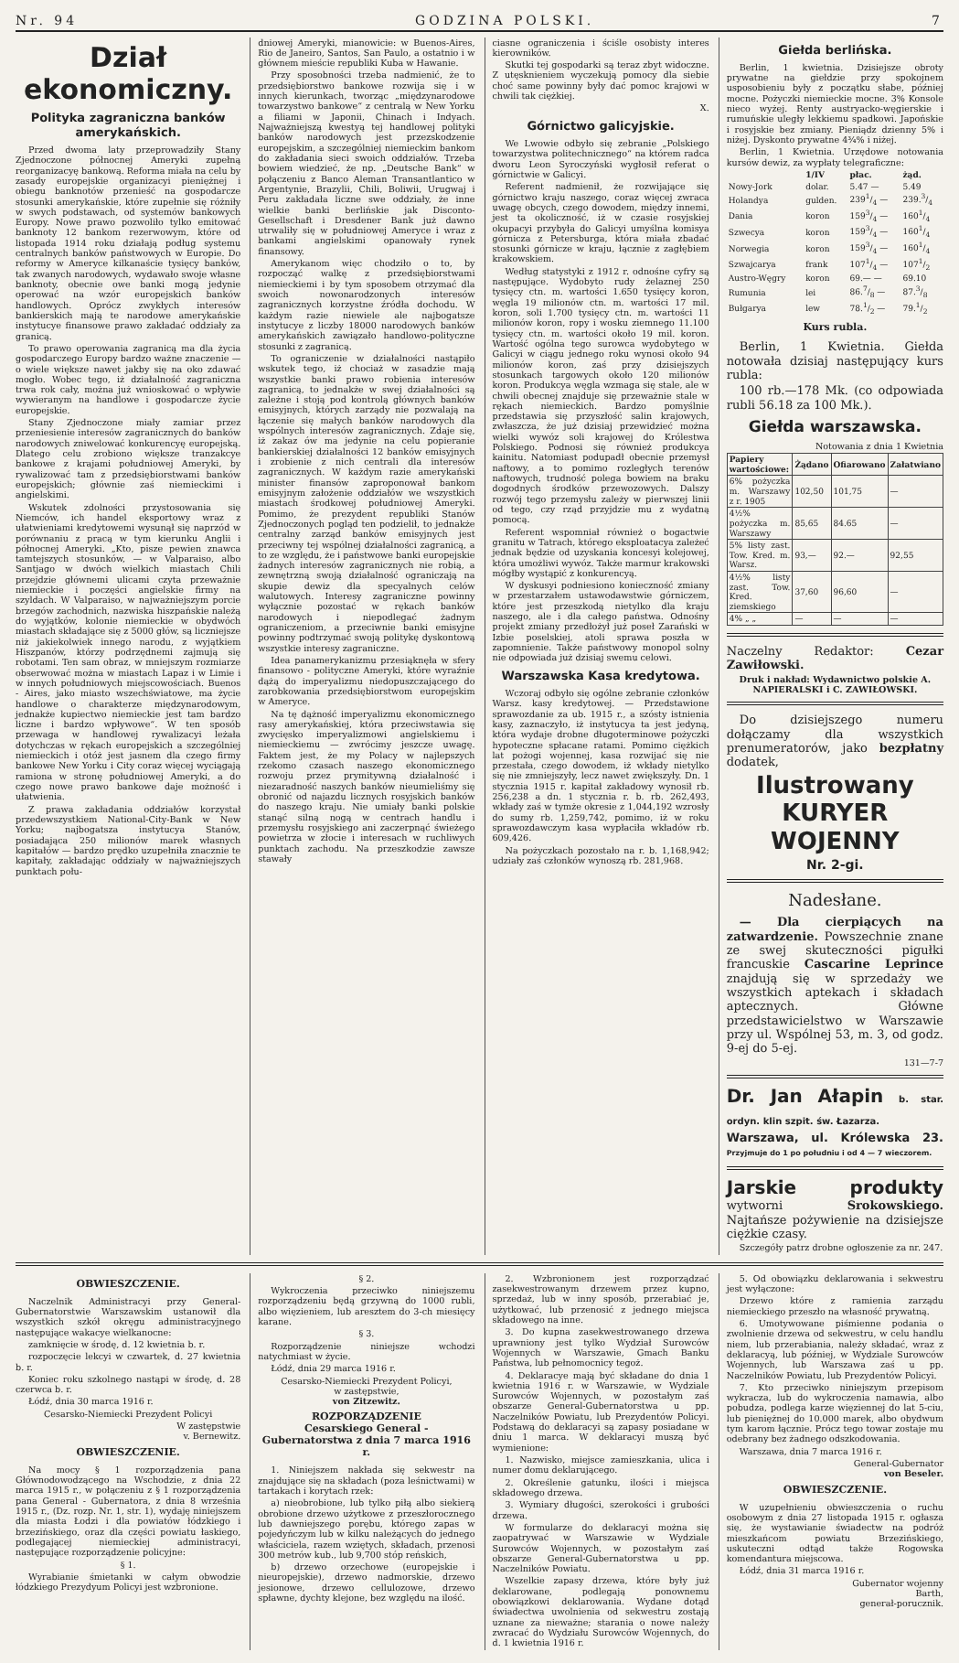Nr. 94 GODZINA POLSKI. 7
Dział ekonomiczny.
Polityka zagraniczna banków amerykańskich.
Przed dwoma laty przeprowadziły Stany Zjednoczone północnej Ameryki zupełną reorganizacyę bankową. Reforma miała na celu by zasady europejskie organizacyi pieniężnej i obiegu banknotów przenieść na gospodarcze stosunki amerykańskie, które zupełnie się różniły w swych podstawach, od systemów bankowych Europy. Nowe prawo pozwoliło tylko emitować banknoty 12 bankom rezerwowym, które od listopada 1914 roku działają podług systemu centralnych banków państwowych w Europie. Do reformy w Ameryce kilkanaście tysięcy banków, tak zwanych narodowych, wydawało swoje własne banknoty, obecnie owe banki mogą jedynie operować na wzór europejskich banków handlowych. Oprócz zwykłych interesów bankierskich mają te narodowe amerykańskie instytucye finansowe prawo zakładać oddziały za granicą.
To prawo operowania zagranicą ma dla życia gospodarczego Europy bardzo ważne znaczenie — o wiele większe nawet jakby się na oko zdawać mogło. Wobec tego, iż działalność zagraniczna trwa rok cały, można już wnioskować o wpływie wywieranym na handlowe i gospodarcze życie europejskie.
Stany Zjednoczone miały zamiar przez przeniesienie interesów zagranicznych do banków narodowych zniwelować konkurencyę europejską. Dlatego celu zrobiono większe tranzakcye bankowe z krajami południowej Ameryki, by rywalizować tam z przedsiębiorstwami banków europejskich; głównie zaś niemieckimi i angielskimi.
Wskutek zdolności przystosowania się Niemców, ich handel eksportowy wraz z ułatwieniami kredytowemi wysunął się naprzód w porównaniu z pracą w tym kierunku Anglii i północnej Ameryki. „Kto, pisze pewien znawca tamtejszych stosunków, — w Valparaiso, albo Santjago w dwóch wielkich miastach Chili przejdzie głównemi ulicami czyta przeważnie niemieckie i poczęści angielskie firmy na szyldach. W Valparaiso, w najważniejszym porcie brzegów zachodnich, nazwiska hiszpańskie należą do wyjątków, kolonie niemieckie w obydwóch miastach składające się z 5000 głów, są liczniejsze niż jakiekolwiek innego narodu, z wyjątkiem Hiszpanów, którzy podrzędnemi zajmują się robotami. Ten sam obraz, w mniejszym rozmiarze obserwować można w miastach Lapaz i w Limie i w innych południowych miejscowościach. Buenos - Aires, jako miasto wszechświatowe, ma życie handlowe o charakterze międzynarodowym, jednakże kupiectwo niemieckie jest tam bardzo liczne i bardzo wpływowe“. W ten sposób przewaga w handlowej rywalizacyi leżała dotychczas w rękach europejskich a szczególniej niemieckich i otóż jest jasnem dla czego firmy bankowe New Yorku i City coraz więcej wyciągają ramiona w stronę południowej Ameryki, a do czego nowe prawo bankowe daje możność i ułatwienia.
Z prawa zakładania oddziałów korzystał przedewszystkiem National-City-Bank w New Yorku; najbogatsza instytucya Stanów, posiadająca 250 milionów marek własnych kapitałów — bardzo prędko uzupełniła znacznie te kapitały, zakładając oddziały w najważniejszych punktach połu-
dniowej Ameryki, mianowicie: w Buenos-Aires, Rio de Janeiro, Santos, San Paulo, a ostatnio i w głównem mieście republiki Kuba w Hawanie.
Przy sposobności trzeba nadmienić, że to przedsiębiorstwo bankowe rozwija się i w innych kierunkach, tworząc „międzynarodowe towarzystwo bankowe“ z centralą w New Yorku a filiami w Japonii, Chinach i Indyach. Najważniejszą kwestyą tej handlowej polityki banków narodowych jest przezskodzenie europejskim, a szczególniej niemieckim bankom do zakładania sieci swoich oddziałów. Trzeba bowiem wiedzieć, że np. „Deutsche Bank“ w połączeniu z Banco Aleman Transantlantico w Argentynie, Brazylii, Chili, Boliwii, Urugwaj i Peru zakładała liczne swe oddziały, że inne wielkie banki berlińskie jak Disconto-Gesellschaft i Dresdener Bank już dawno utrwaliły się w południowej Ameryce i wraz z bankami angielskimi opanowały rynek finansowy.
Amerykanom więc chodziło o to, by rozpocząć walkę z przedsiębiorstwami niemieckiemi i by tym sposobem otrzymać dla swoich nowonarodzonych interesów zagranicznych korzystne źródła dochodu. W każdym razie niewiele ale najbogatsze instytucye z liczby 18000 narodowych banków amerykańskich zawiązało handlowo-polityczne stosunki z zagranicą.
To ograniczenie w działalności nastąpiło wskutek tego, iż chociaż w zasadzie mają wszystkie banki prawo robienia interesów zagranicą, to jednakże w swej działalności są zależne i stoją pod kontrolą głównych banków emisyjnych, których zarządy nie pozwalają na łączenie się małych banków narodowych dla wspólnych interesów zagranicznych. Zdaje się, iż zakaz ów ma jedynie na celu popieranie bankierskiej działalności 12 banków emisyjnych i zrobienie z nich centrali dla interesów zagranicznych. W każdym razie amerykański minister finansów zaproponował bankom emisyjnym założenie oddziałów we wszystkich miastach środkowej południowej Ameryki. Pomimo, że prezydent republiki Stanów Zjednoczonych pogląd ten podzielił, to jednakże centralny zarząd banków emisyjnych jest przeciwny tej wspólnej działalności zagranicą, a to ze względu, że i państwowe banki europejskie żadnych interesów zagranicznych nie robią, a zewnętrzną swoją działalność ograniczają na skupie dewiz dla specyalnych celów walutowych. Interesy zagraniczne powinny wyłącznie pozostać w rękach banków narodowych i niepodlegać żadnym ograniczeniom, a przeciwnie banki emisyjne powinny podtrzymać swoją politykę dyskontową wszystkie interesy zagraniczne.
Idea panamerykanizmu przesiąknęła w sfery finansowo - polityczne Ameryki, które wyraźnie dążą do imperyalizmu niedopuszczającego do zarobkowania przedsiębiorstwom europejskim w Ameryce.
Na tę dążność imperyalizmu ekonomicznego rasy amerykańskiej, która przeciwstawia się zwycięsko imperyalizmowi angielskiemu i niemieckiemu — zwrócimy jeszcze uwagę. Faktem jest, że my Polacy w najlepszych rzekomo czasach naszego ekonomicznego rozwoju przez prymitywną działalność i niezaradność naszych banków nieumieliśmy się obronić od najazdu licznych rosyjskich banków do naszego kraju. Nie umiały banki polskie stanąć silną nogą w centrach handlu i przemysłu rosyjskiego ani zaczerpnąć świeżego powietrza w złocie i interesach w ruchliwych punktach zachodu. Na przeszkodzie zawsze stawały
ciasne ograniczenia i ściśle osobisty interes kierowników.
Skutki tej gospodarki są teraz zbyt widoczne. Z utęsknieniem wyczekują pomocy dla siebie choć same powinny były dać pomoc krajowi w chwili tak ciężkiej.
X.
Górnictwo galicyjskie.
We Lwowie odbyło się zebranie „Polskiego towarzystwa politechnicznego“ na którem radca dworu Leon Syroczyński wygłosił referat o górnictwie w Galicyi.
Referent nadmienił, że rozwijające się górnictwo kraju naszego, coraz więcej zwraca uwagę obcych, czego dowodem, między innemi, jest ta okoliczność, iż w czasie rosyjskiej okupacyi przybyła do Galicyi umyślna komisya górnicza z Petersburga, która miała zbadać stosunki górnicze w kraju, łącznie z zagłębiem krakowskiem.
Według statystyki z 1912 r. odnośne cyfry są następujące. Wydobyto rudy żelaznej 250 tysięcy ctn. m. wartości 1.650 tysięcy koron, węgla 19 milionów ctn. m. wartości 17 mil. koron, soli 1.700 tysięcy ctn. m. wartości 11 milionów koron, ropy i wosku ziemnego 11.100 tysięcy ctn. m. wartości około 19 mil. koron. Wartość ogólna tego surowca wydobytego w Galicyi w ciągu jednego roku wynosi około 94 milionów koron, zaś przy dzisiejszych stosunkach targowych około 120 milionów koron. Produkcya węgla wzmaga się stale, ale w chwili obecnej znajduje się przeważnie stale w rękach niemieckich. Bardzo pomyślnie przedstawia się przyszłość salin krajowych, zwłaszcza, że już dzisiaj przewidzieć można wielki wywóz soli krajowej do Królestwa Polskiego. Podnosi się również produkcya kainitu. Natomiast podupadł obecnie przemysł naftowy, a to pomimo rozległych terenów naftowych, trudność polega bowiem na braku dogodnych środków przewozowych. Dalszy rozwój tego przemysłu zależy w pierwszej linii od tego, czy rząd przyjdzie mu z wydatną pomocą.
Referent wspomniał również o bogactwie granitu w Tatrach, którego eksploatacya zależeć jednak będzie od uzyskania koncesyi kolejowej, która umożliwi wywóz. Także marmur krakowski mógłby wystąpić z konkurencyą.
W dyskusyi podniesiono konieczność zmiany w przestarzałem ustawodawstwie górniczem, które jest przeszkodą nietylko dla kraju naszego, ale i dla całego państwa. Odnośny projekt zmiany przedłożył już poseł Zarański w Izbie poselskiej, atoli sprawa poszła w zapomnienie. Także państwowy monopol solny nie odpowiada już dzisiaj swemu celowi.
Warszawska Kasa kredytowa.
Wczoraj odbyło się ogólne zebranie członków Warsz. kasy kredytowej. — Przedstawione sprawozdanie za ub. 1915 r., a szósty istnienia kasy, zaznaczyło, iż instytucya ta jest jedyną, która wydaje drobne długoterminowe pożyczki hypoteczne spłacane ratami. Pomimo ciężkich lat pożogi wojennej, kasa rozwijać się nie przestała, czego dowodem, iż wkłady nietylko się nie zmniejszyły, lecz nawet zwiększyły. Dn. 1 stycznia 1915 r. kapitał zakładowy wynosił rb. 256,238 a dn. 1 stycznia r. b. rb. 262,493, wkłady zaś w tymże okresie z 1,044,192 wzrosły do sumy rb. 1,259,742, pomimo, iż w roku sprawozdawczym kasa wypłaciła wkładów rb. 609,426.
Na pożyczkach pozostało na r. b. 1,168,942; udziały zaś członków wynoszą rb. 281,968.
Giełda berlińska.
Berlin, 1 kwietnia. Dzisiejsze obroty prywatne na giełdzie przy spokojnem usposobieniu były z początku słabe, później mocne. Pożyczki niemieckie mocne. 3% Konsole nieco wyżej. Renty austryacko-węgierskie i rumuńskie uległy lekkiemu spadkowi. Japońskie i rosyjskie bez zmiany. Pieniądz dzienny 5% i niżej. Dyskonto prywatne 4¾% i niżej.
Berlin, 1 Kwietnia. Urzędowe notowania kursów dewiz, za wypłaty telegraficzne:
| | 1/IV | płac. | żąd. |
| --- | --- | --- | --- |
| Nowy-Jork | dolar. | 5.47 — | 5.49 |
| Holandya | gulden. | 2391/4 — | 239.3/4 |
| Dania | koron | 1593/4 — | 1601/4 |
| Szwecya | koron | 1593/4 — | 1601/4 |
| Norwegia | koron | 1593/4 — | 1601/4 |
| Szwajcarya | frank | 1071/4 — | 1071/2 |
| Austro-Węgry | koron | 69.— — | 69.10 |
| Rumunia | lei | 86.7/8 — | 87.3/8 |
| Bułgarya | lew | 78.1/2 — | 79.1/2 |
Kurs rubla.
Berlin, 1 Kwietnia. Giełda notowała dzisiaj następujący kurs rubla:
100 rb.—178 Mk. (co odpowiada rubli 56.18 za 100 Mk.).
Giełda warszawska.
Notowania z dnia 1 Kwietnia
| Papiery wartościowe: | Żądano | Ofiarowano | Załatwiano |
| --- | --- | --- | --- |
| 6% pożyczka m. Warszawy z r. 1905 | 102,50 | 101,75 | — |
| 4½% pożyczka m. Warszawy | 85,65 | 84.65 | — |
| 5% listy zast. Tow. Kred. m. Warsz. | 93,— | 92.— | 92,55 |
| 4½% listy zast. Tow. Kred. ziemskiego | 37,60 | 96,60 | — |
| 4% „ „ | — | — | — |
Naczelny Redaktor: Cezar Zawiłowski.
Druk i nakład: Wydawnictwo polskie A. NAPIERALSKI i C. ZAWIŁOWSKI.
Do dzisiejszego numeru dołączamy dla wszystkich prenumeratorów, jako bezpłatny dodatek,
Ilustrowany KURYER WOJENNY
Nr. 2-gi.
Nadesłane.
— Dla cierpiących na zatwardzenie. Powszechnie znane ze swej skuteczności pigułki francuskie Cascarine Leprince znajdują się w sprzedaży we wszystkich aptekach i składach aptecznych. Główne przedstawicielstwo w Warszawie przy ul. Wspólnej 53, m. 3, od godz. 9-ej do 5-ej.
131—7-7
Dr. Jan Ałapin b. star. ordyn. klin szpit. św. Łazarza.
Warszawa, ul. Królewska 23. Przyjmuje do 1 po południu i od 4 — 7 wieczorem.
Jarskie produkty wytworni Srokowskiego. Najtańsze pożywienie na dzisiejsze ciężkie czasy.
Szczegóły patrz drobne ogłoszenie za nr. 247.
OBWIESZCZENIE.
Naczelnik Administracyi przy General-Gubernatorstwie Warszawskim ustanowił dla wszystkich szkół okręgu administracyjnego następujące wakacye wielkanocne:
zamknięcie w środę, d. 12 kwietnia b. r.
rozpoczęcie lekcyi w czwartek, d. 27 kwietnia b. r.
Koniec roku szkolnego nastąpi w środę, d. 28 czerwca b. r.
Łódź, dnia 30 marca 1916 r.
Cesarsko-Niemiecki Prezydent Policyi
W zastępstwie
v. Bernewitz.
OBWIESZCZENIE.
Na mocy § 1 rozporządzenia pana Głównodowodzącego na Wschodzie, z dnia 22 marca 1915 r., w połączeniu z § 1 rozporządzenia pana General - Gubernatora, z dnia 8 września 1915 r., (Dz. rozp. Nr. 1, str. 1), wydaję niniejszem dla miasta Łodzi i dla powiatów łódzkiego i brzezińskiego, oraz dla części powiatu łaskiego, podlegającej niemieckiej administracyi, następujące rozporządzenie policyjne:
§ 1.
Wyrabianie śmietanki w całym obwodzie łódzkiego Prezydyum Policyi jest wzbronione.
§ 2.
Wykroczenia przeciwko niniejszemu rozporządzeniu będą grzywną do 1000 rubli, albo więzieniem, lub aresztem do 3-ch miesięcy karane.
§ 3.
Rozporządzenie niniejsze wchodzi natychmiast w życie.
Łódź, dnia 29 marca 1916 r.
Cesarsko-Niemiecki Prezydent Policyi,
w zastępstwie,
von Zitzewitz.
ROZPORZĄDZENIE
Cesarskiego General - Gubernatorstwa z dnia 7 marca 1916 r.
1. Niniejszem nakłada się sekwestr na znajdujące się na składach (poza leśnictwami) w tartakach i korytach rzek:
a) nieobrobione, lub tylko piłą albo siekierą obrobione drzewo użytkowe z przeszłorocznego lub dawniejszego porębu, którego zapas w pojedyńczym lub w kilku należących do jednego właściciela, razem wziętych, składach, przenosi 300 metrów kub., lub 9,700 stóp reńskich,
b) drzewo orzechowe (europejskie i nieuropejskie), drzewo nadmorskie, drzewo jesionowe, drzewo cellulozowe, drzewo spławne, dychty klejone, bez względu na ilość.
2. Wzbronionem jest rozporządzać zasekwestrowanym drzewem przez kupno, sprzedaż, lub w inny sposób, przerabiać je, użytkować, lub przenosić z jednego miejsca składowego na inne.
3. Do kupna zasekwestrowanego drzewa uprawniony jest tylko Wydział Surowców Wojennych w Warszawie, Gmach Banku Państwa, lub pełnomocnicy tegoż.
4. Deklaracye mają być składane do dnia 1 kwietnia 1916 r. w Warszawie, w Wydziale Surowców Wojennych, w pozostałym zaś obszarze General-Gubernatorstwa u pp. Naczelników Powiatu, lub Prezydentów Policyi. Podstawą do deklaracyi są zapasy posiadane w dniu 1 marca. W deklaracyi muszą być wymienione:
1. Nazwisko, miejsce zamieszkania, ulica i numer domu deklarującego.
2. Określenie gatunku, ilości i miejsca składowego drzewa.
3. Wymiary długości, szerokości i grubości drzewa.
W formularze do deklaracyi można się zaopatrywać w Warszawie w Wydziale Surowców Wojennych, w pozostałym zaś obszarze General-Gubernatorstwa u pp. Naczelników Powiatu.
Wszelkie zapasy drzewa, które były już deklarowane, podlegają ponownemu obowiązkowi deklarowania. Wydane dotąd świadectwa uwolnienia od sekwestru zostają uznane za nieważne; starania o nowe należy zwracać do Wydziału Surowców Wojennych, do d. 1 kwietnia 1916 r.
5. Od obowiązku deklarowania i sekwestru jest wyłączone:
Drzewo które z ramienia zarządu niemieckiego przeszło na własność prywatną.
6. Umotywowane piśmienne podania o zwolnienie drzewa od sekwestru, w celu handlu niem, lub przerabiania, należy składać, wraz z deklaracyą, lub później, w Wydziale Surowców Wojennych, lub Warszawa zaś u pp. Naczelników Powiatu, lub Prezydentów Policyi.
7. Kto przeciwko niniejszym przepisom wykracza, lub do wykroczenia namawia, albo pobudza, podlega karze więziennej do lat 5-ciu, lub pieniężnej do 10.000 marek, albo obydwum tym karom łącznie. Prócz tego towar zostaje mu odebrany bez żadnego odszkodowania.
Warszawa, dnia 7 marca 1916 r.
General-Gubernator
von Beseler.
OBWIESZCZENIE.
W uzupełnieniu obwieszczenia o ruchu osobowym z dnia 27 listopada 1915 r. ogłasza się, że wystawianie świadectw na podróż mieszkańcom powiatu Brzezińskiego, uskuteczni odtąd także Rogowska komendantura miejscowa.
Łódź, dnia 31 marca 1916 r.
Gubernator wojenny
Barth,
generał-porucznik.